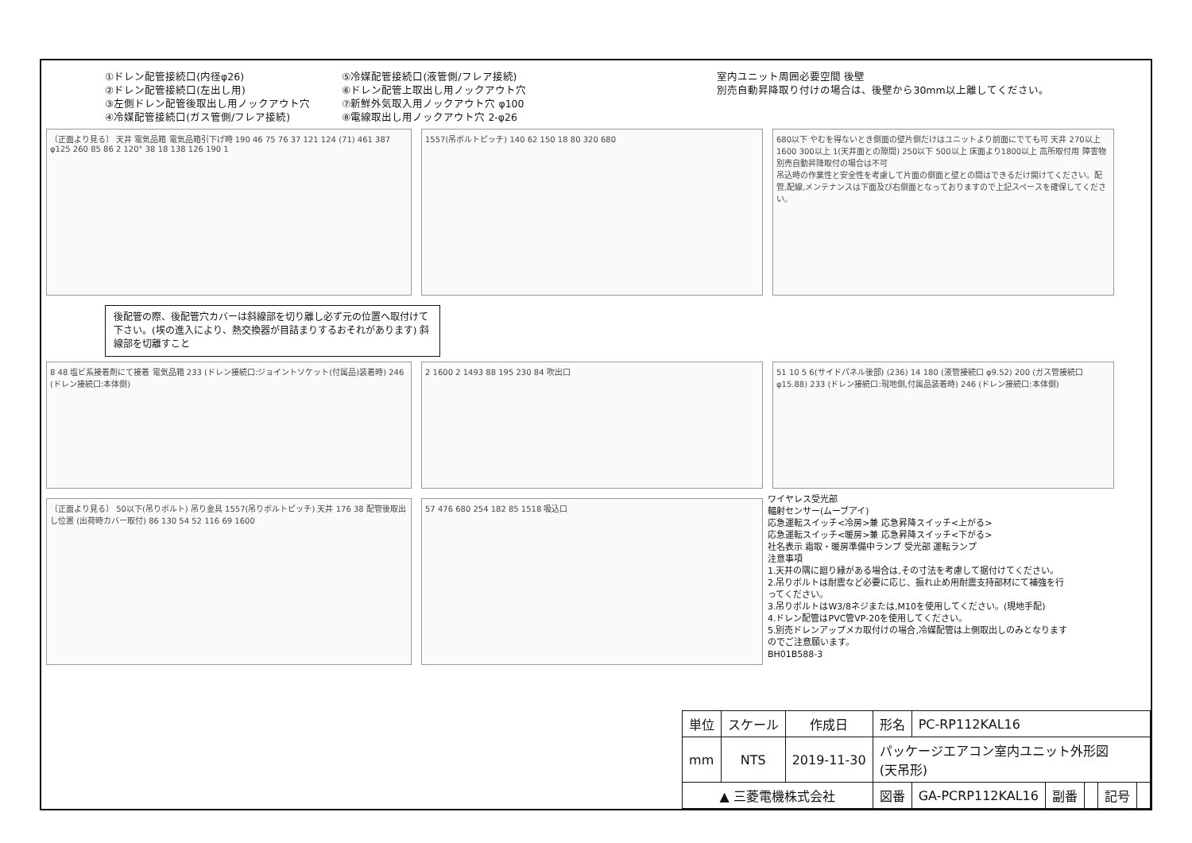①ドレン配管接続口(内径φ26)
②ドレン配管接続口(左出し用)
③左側ドレン配管後取出し用ノックアウト穴
④冷媒配管接続口(ガス管側/フレア接続)
⑤冷媒配管接続口(液管側/フレア接続)
⑥ドレン配管上取出し用ノックアウト穴
⑦新鮮外気取入用ノックアウト穴 φ100
⑧電線取出し用ノックアウト穴 2-φ26
室内ユニット周囲必要空間 後壁
別売自動昇降取り付けの場合は、後壁から30mm以上離してください。
〔正面より見る〕 天井 電気品箱 電気品箱引下げ時 190 46 75 76 37 121 124 (71) 461 387 φ125 260 85 86 2 120° 38 18 138 126 190 1
1557(吊ボルトピッチ) 140 62 150 18 80 320 680 680以下 やむを得ないとき側面の壁片側だけはユニットより前面にでても可 天井 270以上 1600 300以上 1(天井面との隙間) 250以下 500以上 床面より1800以上 高所取付用 障害物 別売自動昇降取付の場合は不可
吊込時の作業性と安全性を考慮して片面の側面と壁との間はできるだけ開けてください。配管,配線,メンテナンスは下面及び右側面となっておりますので上記スペースを確保してください。
後配管の際、後配管穴カバーは斜線部を切り離し必ず元の位置へ取付けて下さい。(埃の進入により、熱交換器が目詰まりするおそれがあります) 斜線部を切離すこと
8 48 塩ビ系接着剤にて接着 電気品箱 233 (ドレン接続口:ジョイントソケット(付属品)装着時) 246 (ドレン接続口:本体側)
2 1600 2 1493 88 195 230 84 吹出口 51 10 5 6(サイドパネル後部) (236) 14 180 (液管接続口 φ9.52) 200 (ガス管接続口 φ15.88) 233 (ドレン接続口:現地側,付属品装着時) 246 (ドレン接続口:本体側)
〔正面より見る〕 50以下(吊りボルト) 吊り金具 1557(吊りボルトピッチ) 天井 176 38 配管後取出し位置 (出荷時カバー取付) 86 130 54 52 116 69 1600
57 476 680 254 182 85 1518 吸込口
ワイヤレス受光部
輻射センサー(ムーブアイ)
応急運転スイッチ<冷房>兼 応急昇降スイッチ<上がる>
応急運転スイッチ<暖房>兼 応急昇降スイッチ<下がる>
社名表示 霜取・暖房準備中ランプ 受光部 運転ランプ
注意事項
1.天井の隅に廻り縁がある場合は,その寸法を考慮して据付けてください。
2.吊りボルトは耐震など必要に応じ、振れ止め用耐震支持部材にて補強を行ってください。
3.吊りボルトはW3/8ネジまたは,M10を使用してください。(現地手配)
4.ドレン配管はPVC管VP-20を使用してください。
5.別売ドレンアップメカ取付けの場合,冷媒配管は上側取出しのみとなりますのでご注意願います。
BH01B588-3
| 単位 | スケール | 作成日 | 形名 | PC-RP112KAL16 | | | | |
| mm | NTS | 2019-11-30 | パッケージエアコン室内ユニット外形図 (天吊形) | | | | | |
| ▲ 三菱電機株式会社 | | | 図番 | GA-PCRP112KAL16 | 副番 | | 記号 | |